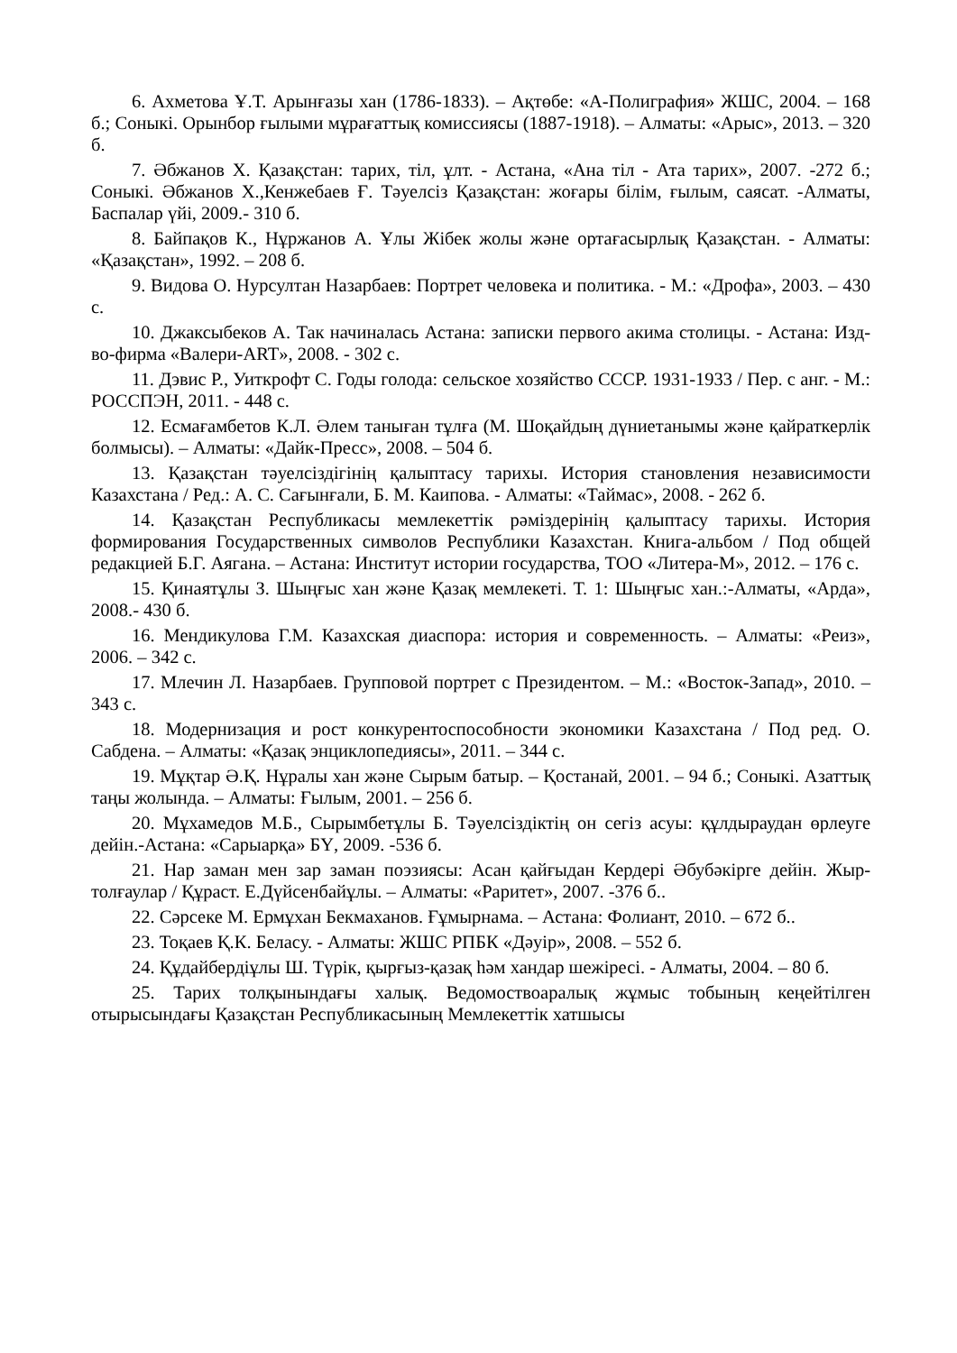6. Ахметова Ұ.Т. Арынғазы хан (1786-1833). – Ақтөбе: «А-Полиграфия» ЖШС, 2004. – 168 б.; Соныкі. Орынбор ғылыми мұрағаттық комиссиясы (1887-1918). – Алматы: «Арыс», 2013. – 320 б.
7. Әбжанов Х. Қазақстан: тарих, тіл, ұлт. - Астана, «Ана тіл - Ата тарих», 2007. -272 б.; Соныкі. Әбжанов Х.,Кенжебаев Ғ. Тәуелсіз Қазақстан: жоғары білім, ғылым, саясат. -Алматы, Баспалар үйі, 2009.- 310 б.
8. Байпақов К., Нұржанов А. Ұлы Жібек жолы және ортағасырлық Қазақстан. - Алматы: «Қазақстан», 1992. – 208 б.
9. Видова О. Нурсултан Назарбаев: Портрет человека и политика. - М.: «Дрофа», 2003. – 430 с.
10. Джаксыбеков А. Так начиналась Астана: записки первого акима столицы. - Астана: Изд-во-фирма «Валери-ART», 2008. - 302 с.
11. Дэвис Р., Уиткрофт С. Годы голода: сельское хозяйство СССР. 1931-1933 / Пер. с анг. - М.: РОССПЭН, 2011. - 448 с.
12. Есмағамбетов К.Л. Әлем таныған тұлға (М. Шоқайдың дүниетанымы және қайраткерлік болмысы). – Алматы: «Дайк-Пресс», 2008. – 504 б.
13. Қазақстан тәуелсіздігінің қалыптасу тарихы. История становления независимости Казахстана / Ред.: А. С. Сағынғали, Б. М. Каипова. - Алматы: «Таймас», 2008. - 262 б.
14. Қазақстан Республикасы мемлекеттік рәміздерінің қалыптасу тарихы. История формирования Государственных символов Республики Казахстан. Книга-альбом / Под общей редакцией Б.Г. Аягана. – Астана: Институт истории государства, ТОО «Литера-М», 2012. – 176 с.
15. Қинаятұлы З. Шыңғыс хан және Қазақ мемлекеті. Т. 1: Шыңғыс хан.:-Алматы, «Арда», 2008.- 430 б.
16. Мендикулова Г.М. Казахская диаспора: история и современность. – Алматы: «Реиз», 2006. – 342 с.
17. Млечин Л. Назарбаев. Групповой портрет с Президентом. – М.: «Восток-Запад», 2010. – 343 с.
18. Модернизация и рост конкурентоспособности экономики Казахстана / Под ред. О. Сабдена. – Алматы: «Қазақ энциклопедиясы», 2011. – 344 с.
19. Мұқтар Ә.Қ. Нұралы хан және Сырым батыр. – Қостанай, 2001. – 94 б.; Соныкі. Азаттық таңы жолында. – Алматы: Ғылым, 2001. – 256 б.
20. Мұхамедов М.Б., Сырымбетұлы Б. Тәуелсіздіктің он сегіз асуы: құлдыраудан өрлеуге дейін.-Астана: «Сарыарқа» БҮ, 2009. -536 б.
21. Нар заман мен зар заман поэзиясы: Асан қайғыдан Кердері Әбубәкірге дейін. Жыр-толғаулар / Құраст. Е.Дүйсенбайұлы. – Алматы: «Раритет», 2007. -376 б..
22. Сәрсеке М. Ермұхан Бекмаханов. Ғұмырнама. – Астана: Фолиант, 2010. – 672 б..
23. Тоқаев Қ.К. Беласу. - Алматы: ЖШС РПБК «Дәуір», 2008. – 552 б.
24. Құдайбердіұлы Ш. Түрік, қырғыз-қазақ һәм хандар шежіресі. - Алматы, 2004. – 80 б.
25. Тарих толқынындағы халық. Ведомоствоаралық жұмыс тобының кеңейтілген отырысындағы Қазақстан Республикасының Мемлекеттік хатшысы